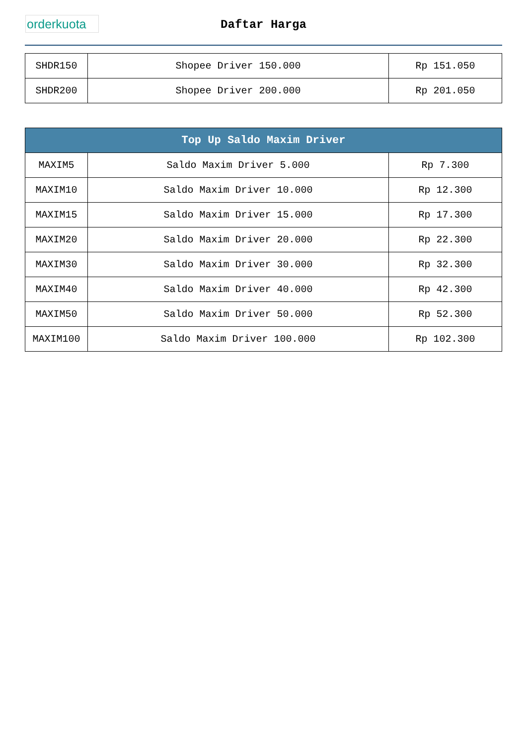orderkuota
Daftar Harga
| SHDR150 | Shopee Driver 150.000 | Rp 151.050 |
| SHDR200 | Shopee Driver 200.000 | Rp 201.050 |
| Top Up Saldo Maxim Driver | | |
| --- | --- | --- |
| MAXIM5 | Saldo Maxim Driver 5.000 | Rp 7.300 |
| MAXIM10 | Saldo Maxim Driver 10.000 | Rp 12.300 |
| MAXIM15 | Saldo Maxim Driver 15.000 | Rp 17.300 |
| MAXIM20 | Saldo Maxim Driver 20.000 | Rp 22.300 |
| MAXIM30 | Saldo Maxim Driver 30.000 | Rp 32.300 |
| MAXIM40 | Saldo Maxim Driver 40.000 | Rp 42.300 |
| MAXIM50 | Saldo Maxim Driver 50.000 | Rp 52.300 |
| MAXIM100 | Saldo Maxim Driver 100.000 | Rp 102.300 |